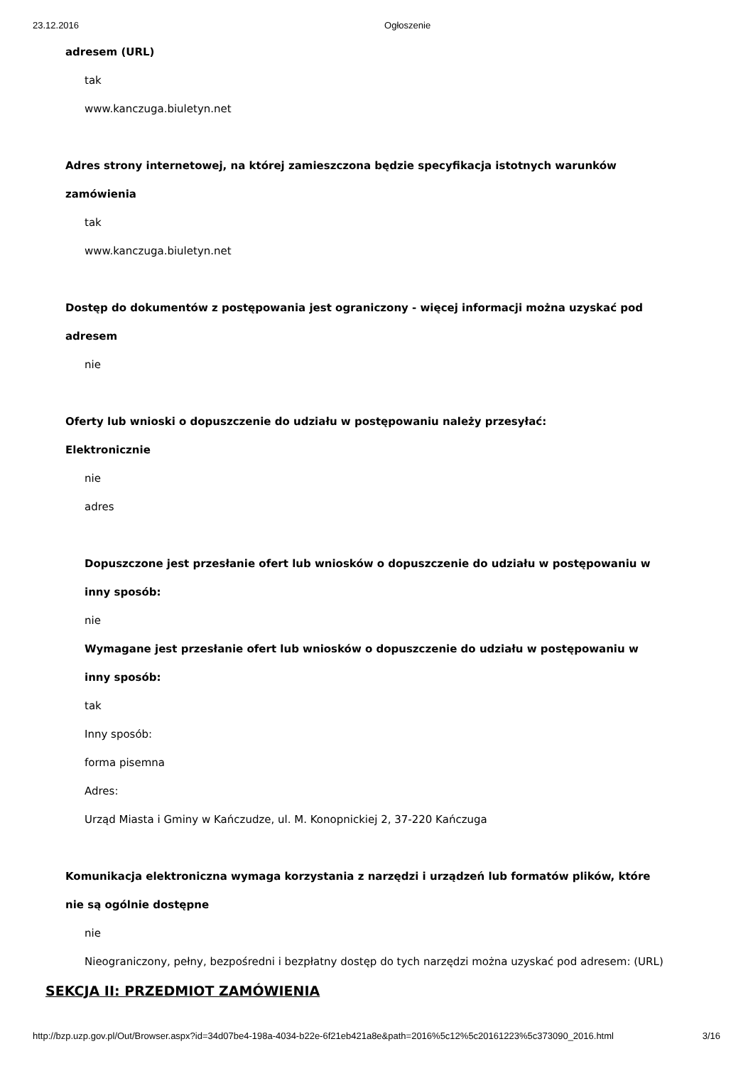23.12.2016 Ogłoszenie
adresem (URL)
tak
www.kanczuga.biuletyn.net
Adres strony internetowej, na której zamieszczona będzie specyfikacja istotnych warunków
zamówienia
tak
www.kanczuga.biuletyn.net
Dostęp do dokumentów z postępowania jest ograniczony - więcej informacji można uzyskać pod
adresem
nie
Oferty lub wnioski o dopuszczenie do udziału w postępowaniu należy przesyłać:
Elektronicznie
nie
adres
Dopuszczone jest przesłanie ofert lub wniosków o dopuszczenie do udziału w postępowaniu w
inny sposób:
nie
Wymagane jest przesłanie ofert lub wniosków o dopuszczenie do udziału w postępowaniu w
inny sposób:
tak
Inny sposób:
forma pisemna
Adres:
Urząd Miasta i Gminy w Kańczudze, ul. M. Konopnickiej 2, 37-220 Kańczuga
Komunikacja elektroniczna wymaga korzystania z narzędzi i urządzeń lub formatów plików, które
nie są ogólnie dostępne
nie
Nieograniczony, pełny, bezpośredni i bezpłatny dostęp do tych narzędzi można uzyskać pod adresem: (URL)
SEKCJA II: PRZEDMIOT ZAMÓWIENIA
http://bzp.uzp.gov.pl/Out/Browser.aspx?id=34d07be4-198a-4034-b22e-6f21eb421a8e&path=2016%5c12%5c20161223%5c373090_2016.html 3/16